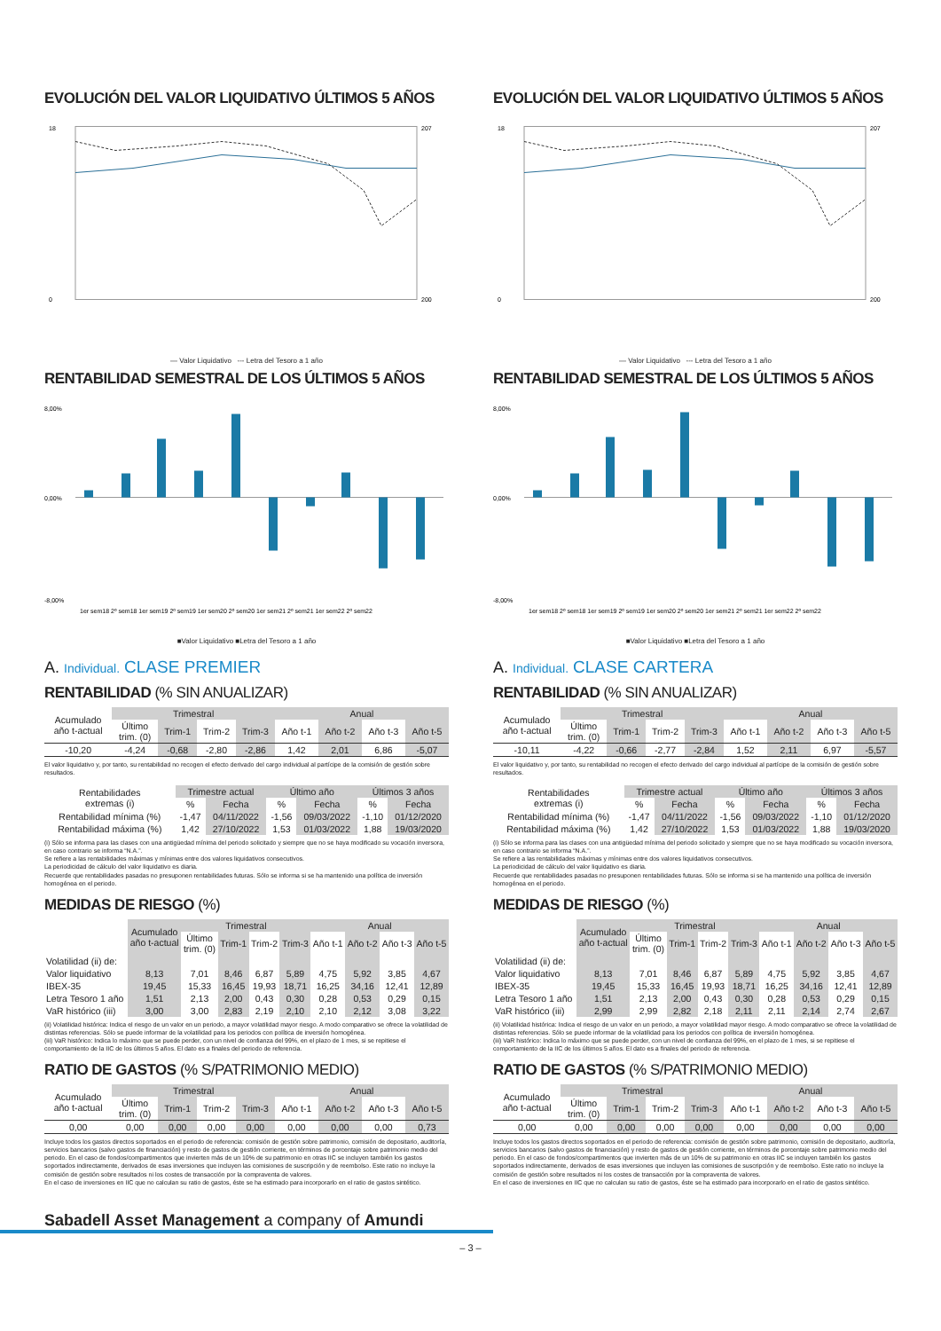EVOLUCIÓN DEL VALOR LIQUIDATIVO ÚLTIMOS 5 AÑOS
18
0
207
200
— Valor Liquidativo --- Letra del Tesoro a 1 año
RENTABILIDAD SEMESTRAL DE LOS ÚLTIMOS 5 AÑOS
8,00%
0,00%
-8,00%
1er sem18 2º sem18 1er sem19 2º sem19 1er sem20 2º sem20 1er sem21 2º sem21 1er sem22 2º sem22
■Valor Liquidativo ■Letra del Tesoro a 1 año
A. Individual. CLASE PREMIER
RENTABILIDAD (% SIN ANUALIZAR)
| Acumulado año t-actual | Trimestral | | | | Anual | | | |
| | Último trim. (0) | Trim-1 | Trim-2 | Trim-3 | Año t-1 | Año t-2 | Año t-3 | Año t-5 |
| -10,20 | -4,24 | -0,68 | -2,80 | -2,86 | 1,42 | 2,01 | 6,86 | -5,07 |
El valor liquidativo y, por tanto, su rentabilidad no recogen el efecto derivado del cargo individual al partícipe de la comisión de gestión sobre resultados.
| Rentabilidades extremas (i) | Trimestre actual | | Último año | | Últimos 3 años | |
| | % | Fecha | % | Fecha | % | Fecha |
| Rentabilidad mínima (%) | -1,47 | 04/11/2022 | -1,56 | 09/03/2022 | -1,10 | 01/12/2020 |
| Rentabilidad máxima (%) | 1,42 | 27/10/2022 | 1,53 | 01/03/2022 | 1,88 | 19/03/2020 |
(i) Sólo se informa para las clases con una antigüedad mínima del periodo solicitado y siempre que no se haya modificado su vocación inversora, en caso contrario se informa “N.A.”.
Se refiere a las rentabilidades máximas y mínimas entre dos valores liquidativos consecutivos.
La periodicidad de cálculo del valor liquidativo es diaria.
Recuerde que rentabilidades pasadas no presuponen rentabilidades futuras. Sólo se informa si se ha mantenido una política de inversión homogénea en el periodo.
MEDIDAS DE RIESGO (%)
| | Acumulado año t-actual | Trimestral | | | | Anual | | | |
| | | Último trim. (0) | Trim-1 | Trim-2 | Trim-3 | Año t-1 | Año t-2 | Año t-3 | Año t-5 |
| Volatilidad (ii) de: | | | | | | | | | |
| Valor liquidativo | 8,13 | 7,01 | 8,46 | 6,87 | 5,89 | 4,75 | 5,92 | 3,85 | 4,67 |
| IBEX-35 | 19,45 | 15,33 | 16,45 | 19,93 | 18,71 | 16,25 | 34,16 | 12,41 | 12,89 |
| Letra Tesoro 1 año | 1,51 | 2,13 | 2,00 | 0,43 | 0,30 | 0,28 | 0,53 | 0,29 | 0,15 |
| VaR histórico (iii) | 3,00 | 3,00 | 2,83 | 2,19 | 2,10 | 2,10 | 2,12 | 3,08 | 3,22 |
(ii) Volatilidad histórica: Indica el riesgo de un valor en un periodo, a mayor volatilidad mayor riesgo. A modo comparativo se ofrece la volatilidad de distintas referencias. Sólo se puede informar de la volatilidad para los periodos con política de inversión homogénea.
(iii) VaR histórico: Indica lo máximo que se puede perder, con un nivel de confianza del 99%, en el plazo de 1 mes, si se repitiese el comportamiento de la IIC de los últimos 5 años. El dato es a finales del periodo de referencia.
RATIO DE GASTOS (% S/PATRIMONIO MEDIO)
| Acumulado año t-actual | Trimestral | | | | Anual | | | |
| | Último trim. (0) | Trim-1 | Trim-2 | Trim-3 | Año t-1 | Año t-2 | Año t-3 | Año t-5 |
| 0,00 | 0,00 | 0,00 | 0,00 | 0,00 | 0,00 | 0,00 | 0,00 | 0,73 |
Incluye todos los gastos directos soportados en el periodo de referencia: comisión de gestión sobre patrimonio, comisión de depositario, auditoría, servicios bancarios (salvo gastos de financiación) y resto de gastos de gestión corriente, en términos de porcentaje sobre patrimonio medio del periodo. En el caso de fondos/compartimentos que invierten más de un 10% de su patrimonio en otras IIC se incluyen también los gastos soportados indirectamente, derivados de esas inversiones que incluyen las comisiones de suscripción y de reembolso. Este ratio no incluye la comisión de gestión sobre resultados ni los costes de transacción por la compraventa de valores.
En el caso de inversiones en IIC que no calculan su ratio de gastos, éste se ha estimado para incorporarlo en el ratio de gastos sintético.
EVOLUCIÓN DEL VALOR LIQUIDATIVO ÚLTIMOS 5 AÑOS
18
0
207
200
— Valor Liquidativo --- Letra del Tesoro a 1 año
RENTABILIDAD SEMESTRAL DE LOS ÚLTIMOS 5 AÑOS
8,00%
0,00%
-8,00%
1er sem18 2º sem18 1er sem19 2º sem19 1er sem20 2º sem20 1er sem21 2º sem21 1er sem22 2º sem22
■Valor Liquidativo ■Letra del Tesoro a 1 año
A. Individual. CLASE CARTERA
RENTABILIDAD (% SIN ANUALIZAR)
| Acumulado año t-actual | Trimestral | | | | Anual | | | |
| | Último trim. (0) | Trim-1 | Trim-2 | Trim-3 | Año t-1 | Año t-2 | Año t-3 | Año t-5 |
| -10,11 | -4,22 | -0,66 | -2,77 | -2,84 | 1,52 | 2,11 | 6,97 | -5,57 |
El valor liquidativo y, por tanto, su rentabilidad no recogen el efecto derivado del cargo individual al partícipe de la comisión de gestión sobre resultados.
| Rentabilidades extremas (i) | Trimestre actual | | Último año | | Últimos 3 años | |
| | % | Fecha | % | Fecha | % | Fecha |
| Rentabilidad mínima (%) | -1,47 | 04/11/2022 | -1,56 | 09/03/2022 | -1,10 | 01/12/2020 |
| Rentabilidad máxima (%) | 1,42 | 27/10/2022 | 1,53 | 01/03/2022 | 1,88 | 19/03/2020 |
(i) Sólo se informa para las clases con una antigüedad mínima del periodo solicitado y siempre que no se haya modificado su vocación inversora, en caso contrario se informa “N.A.”.
Se refiere a las rentabilidades máximas y mínimas entre dos valores liquidativos consecutivos.
La periodicidad de cálculo del valor liquidativo es diaria.
Recuerde que rentabilidades pasadas no presuponen rentabilidades futuras. Sólo se informa si se ha mantenido una política de inversión homogénea en el periodo.
MEDIDAS DE RIESGO (%)
| | Acumulado año t-actual | Trimestral | | | | Anual | | | |
| | | Último trim. (0) | Trim-1 | Trim-2 | Trim-3 | Año t-1 | Año t-2 | Año t-3 | Año t-5 |
| Volatilidad (ii) de: | | | | | | | | | |
| Valor liquidativo | 8,13 | 7,01 | 8,46 | 6,87 | 5,89 | 4,75 | 5,92 | 3,85 | 4,67 |
| IBEX-35 | 19,45 | 15,33 | 16,45 | 19,93 | 18,71 | 16,25 | 34,16 | 12,41 | 12,89 |
| Letra Tesoro 1 año | 1,51 | 2,13 | 2,00 | 0,43 | 0,30 | 0,28 | 0,53 | 0,29 | 0,15 |
| VaR histórico (iii) | 2,99 | 2,99 | 2,82 | 2,18 | 2,11 | 2,11 | 2,14 | 2,74 | 2,67 |
(ii) Volatilidad histórica: Indica el riesgo de un valor en un periodo, a mayor volatilidad mayor riesgo. A modo comparativo se ofrece la volatilidad de distintas referencias. Sólo se puede informar de la volatilidad para los periodos con política de inversión homogénea.
(iii) VaR histórico: Indica lo máximo que se puede perder, con un nivel de confianza del 99%, en el plazo de 1 mes, si se repitiese el comportamiento de la IIC de los últimos 5 años. El dato es a finales del periodo de referencia.
RATIO DE GASTOS (% S/PATRIMONIO MEDIO)
| Acumulado año t-actual | Trimestral | | | | Anual | | | |
| | Último trim. (0) | Trim-1 | Trim-2 | Trim-3 | Año t-1 | Año t-2 | Año t-3 | Año t-5 |
| 0,00 | 0,00 | 0,00 | 0,00 | 0,00 | 0,00 | 0,00 | 0,00 | 0,00 |
Incluye todos los gastos directos soportados en el periodo de referencia: comisión de gestión sobre patrimonio, comisión de depositario, auditoría, servicios bancarios (salvo gastos de financiación) y resto de gastos de gestión corriente, en términos de porcentaje sobre patrimonio medio del periodo. En el caso de fondos/compartimentos que invierten más de un 10% de su patrimonio en otras IIC se incluyen también los gastos soportados indirectamente, derivados de esas inversiones que incluyen las comisiones de suscripción y de reembolso. Este ratio no incluye la comisión de gestión sobre resultados ni los costes de transacción por la compraventa de valores.
En el caso de inversiones en IIC que no calculan su ratio de gastos, éste se ha estimado para incorporarlo en el ratio de gastos sintético.
Sabadell Asset Management a company of Amundi
– 3 –